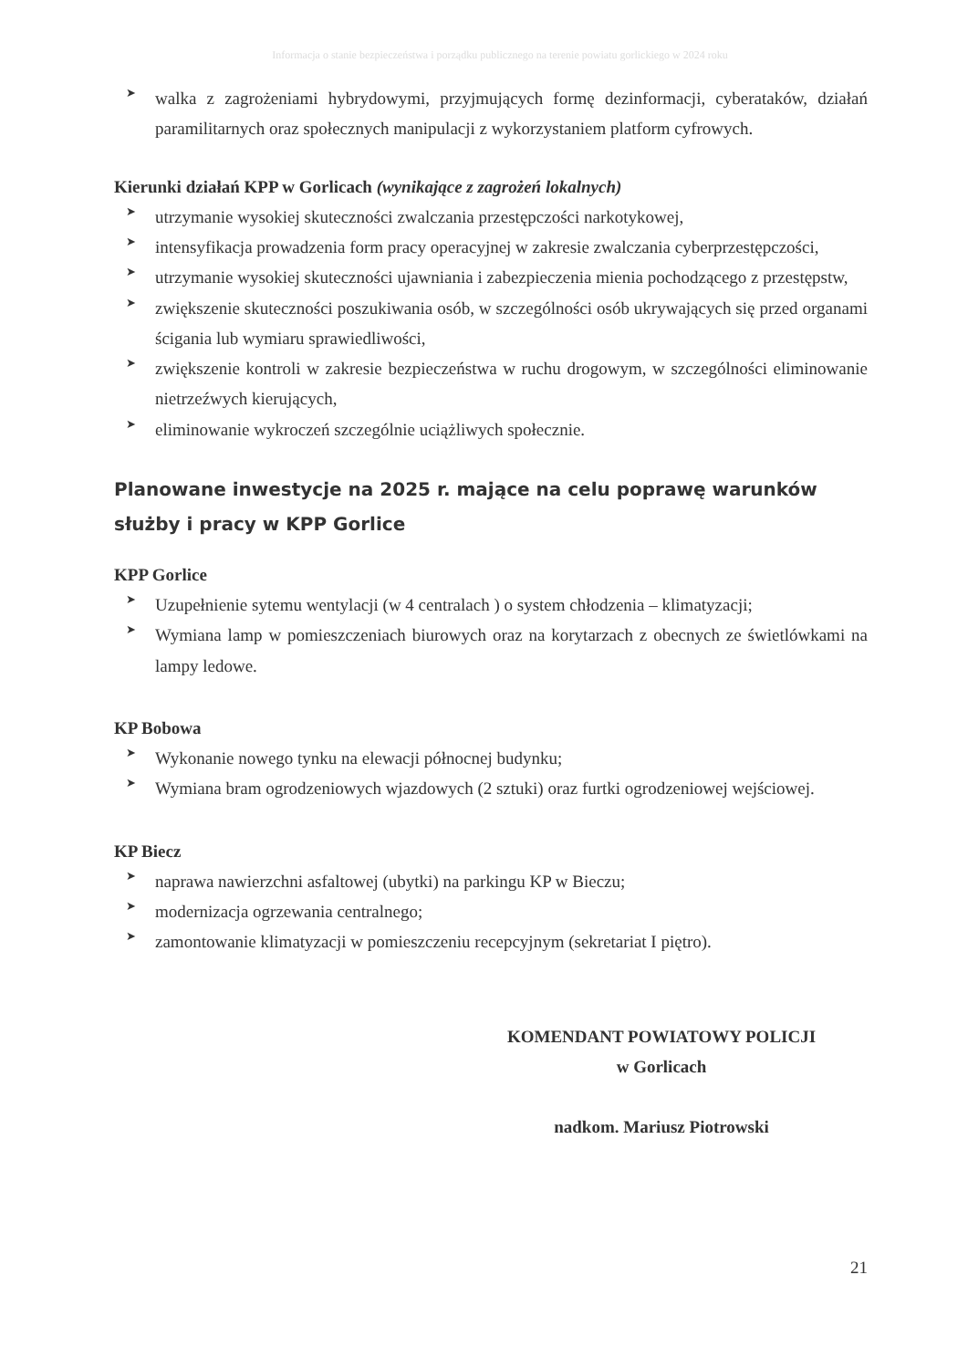Informacja o stanie bezpieczeństwa i porządku publicznego na terenie powiatu gorlickiego w 2024 roku
➤ walka z zagrożeniami hybrydowymi, przyjmujących formę dezinformacji, cyberataków, działań paramilitarnych oraz społecznych manipulacji z wykorzystaniem platform cyfrowych.
Kierunki działań KPP w Gorlicach (wynikające z zagrożeń lokalnych)
➤ utrzymanie wysokiej skuteczności zwalczania przestępczości narkotykowej,
➤ intensyfikacja prowadzenia form pracy operacyjnej w zakresie zwalczania cyberprzestępczości,
➤ utrzymanie wysokiej skuteczności ujawniania i zabezpieczenia mienia pochodzącego z przestępstw,
➤ zwiększenie skuteczności poszukiwania osób, w szczególności osób ukrywających się przed organami ścigania lub wymiaru sprawiedliwości,
➤ zwiększenie kontroli w zakresie bezpieczeństwa w ruchu drogowym, w szczególności eliminowanie nietrzeźwych kierujących,
➤ eliminowanie wykroczeń szczególnie uciążliwych społecznie.
Planowane inwestycje na 2025 r. mające na celu poprawę warunków służby i pracy w KPP Gorlice
KPP Gorlice
➤ Uzupełnienie sytemu wentylacji (w 4 centralach ) o system chłodzenia – klimatyzacji;
➤ Wymiana lamp w pomieszczeniach biurowych oraz na korytarzach z obecnych ze świetlówkami na lampy ledowe.
KP Bobowa
➤ Wykonanie nowego tynku na elewacji północnej budynku;
➤ Wymiana bram ogrodzeniowych wjazdowych (2 sztuki) oraz furtki ogrodzeniowej wejściowej.
KP Biecz
➤ naprawa nawierzchni asfaltowej (ubytki) na parkingu KP w Bieczu;
➤ modernizacja ogrzewania centralnego;
➤ zamontowanie klimatyzacji w pomieszczeniu recepcyjnym (sekretariat I piętro).
KOMENDANT POWIATOWY POLICJI
w Gorlicach
nadkom. Mariusz Piotrowski
21